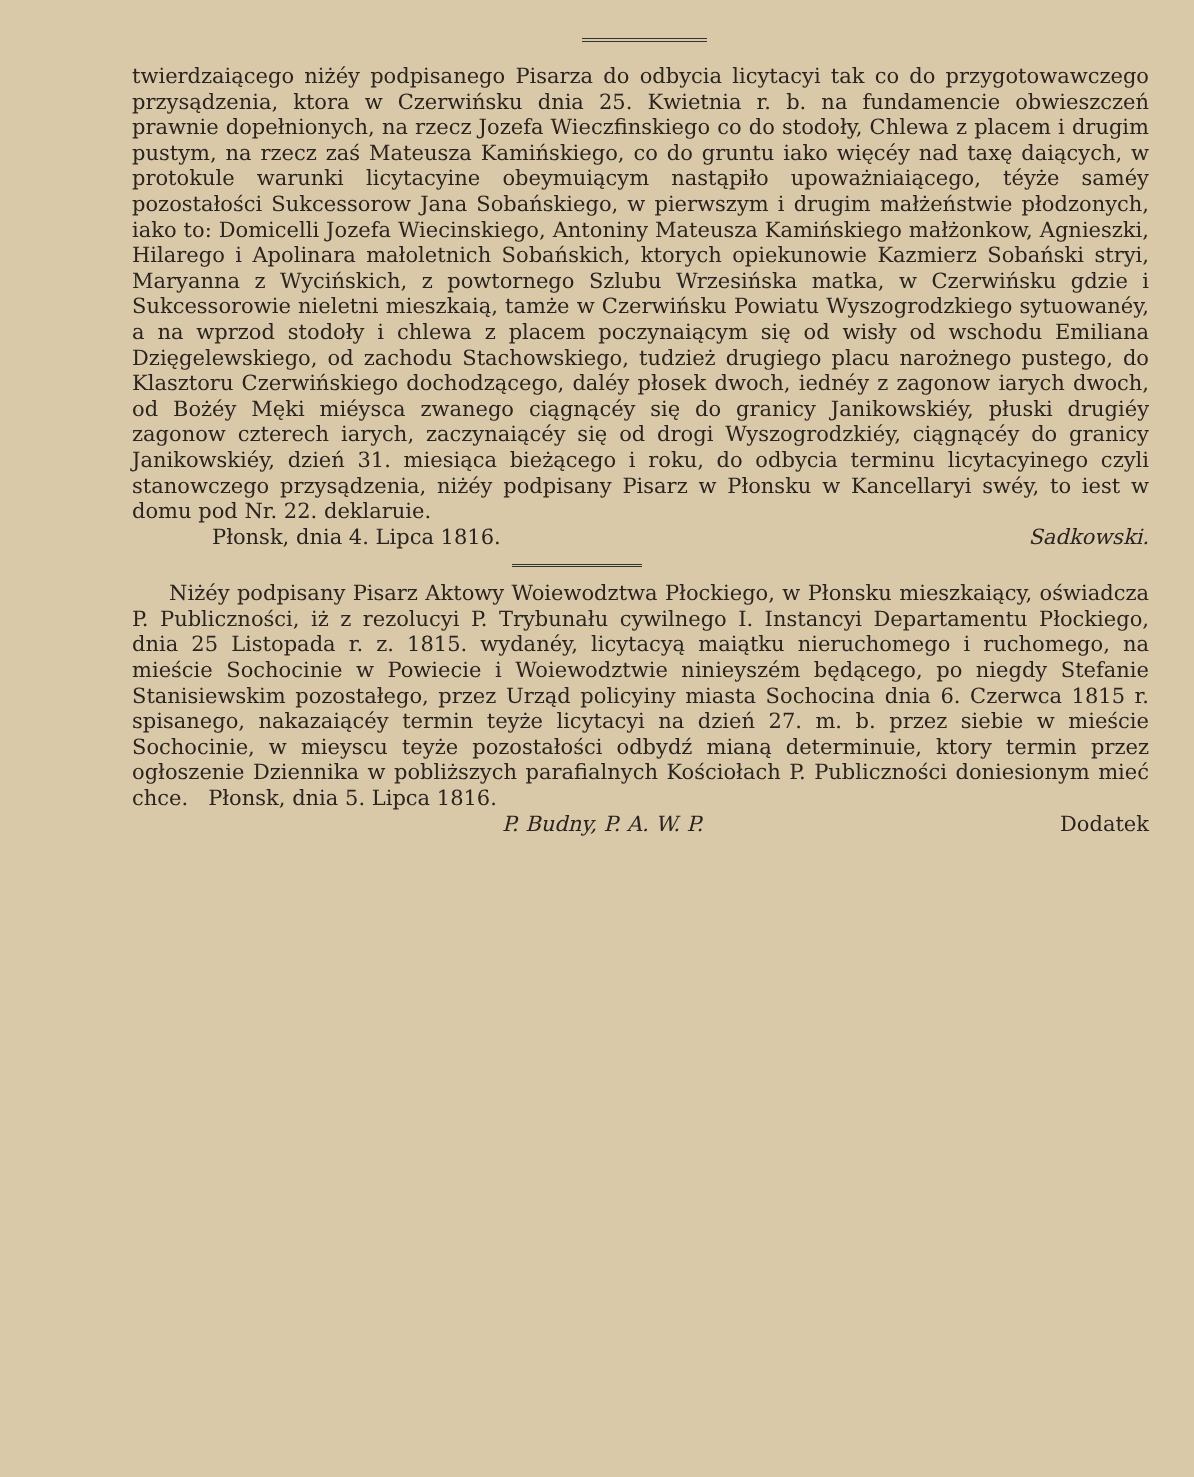twierdzaiącego niżéy podpisanego Pisarza do odbycia licytacyi tak co do przygotowawczego przysądzenia, ktora w Czerwińsku dnia 25. Kwietnia r. b. na fundamencie obwieszczeń prawnie dopełnionych, na rzecz Jozefa Wieczfinskiego co do stodoły, Chlewa z placem i drugim pustym, na rzecz zaś Mateusza Kamińskiego, co do gruntu iako więcéy nad taxę daiących, w protokule warunki licytacyine obeymuiącym nastąpiło upoważniaiącego, téyże saméy pozostałości Sukcessorow Jana Sobańskiego, w pierwszym i drugim małżeństwie płodzonych, iako to: Domicelli Jozefa Wiecinskiego, Antoniny Mateusza Kamińskiego małżonkow, Agnieszki, Hilarego i Apolinara małoletnich Sobańskich, ktorych opiekunowie Kazmierz Sobański stryi, Maryanna z Wycińskich, z powtornego Szlubu Wrzesińska matka, w Czerwińsku gdzie i Sukcessorowie nieletni mieszkaią, tamże w Czerwińsku Powiatu Wyszogrodzkiego sytuowanéy, a na wprzod stodoły i chlewa z placem poczynaiącym się od wisły od wschodu Emiliana Dzięgelewskiego, od zachodu Stachowskiego, tudzież drugiego placu narożnego pustego, do Klasztoru Czerwińskiego dochodzącego, daléy płosek dwoch, iednéy z zagonow iarych dwoch, od Bożéy Męki miéysca zwanego ciągnącéy się do granicy Janikowskiéy, płuski drugiéy zagonow czterech iarych, zaczynaiącéy się od drogi Wyszogrodzkiéy, ciągnącéy do granicy Janikowskiéy, dzień 31. miesiąca bieżącego i roku, do odbycia terminu licytacyinego czyli stanowczego przysądzenia, niżéy podpisany Pisarz w Płonsku w Kancellaryi swéy, to iest w domu pod Nr. 22. deklaruie.
Płonsk, dnia 4. Lipca 1816. Sadkowski.
Niżéy podpisany Pisarz Aktowy Woiewodztwa Płockiego, w Płonsku mieszkaiący, oświadcza P. Publiczności, iż z rezolucyi P. Trybunału cywilnego I. Instancyi Departamentu Płockiego, dnia 25 Listopada r. z. 1815. wydanéy, licytacyą maiątku nieruchomego i ruchomego, na mieście Sochocinie w Powiecie i Woiewodztwie ninieyszém będącego, po niegdy Stefanie Stanisiewskim pozostałego, przez Urząd policyiny miasta Sochocina dnia 6. Czerwca 1815 r. spisanego, nakazaiącéy termin teyże licytacyi na dzień 27. m. b. przez siebie w mieście Sochocinie, w mieyscu teyże pozostałości odbydź mianą determinuie, ktory termin przez ogłoszenie Dziennika w pobliższych parafialnych Kościołach P. Publiczności doniesionym mieć chce. Płonsk, dnia 5. Lipca 1816.
P. Budny, P. A. W. P. Dodatek